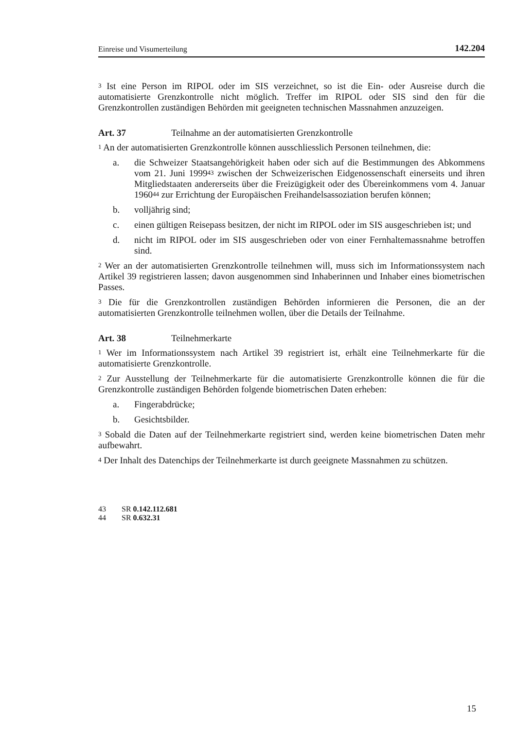Einreise und Visumerteilung 142.204
<sup>3</sup> Ist eine Person im RIPOL oder im SIS verzeichnet, so ist die Ein- oder Ausreise durch die automatisierte Grenzkontrolle nicht möglich. Treffer im RIPOL oder SIS sind den für die Grenzkontrollen zuständigen Behörden mit geeigneten technischen Massnahmen anzuzeigen.
Art. 37 Teilnahme an der automatisierten Grenzkontrolle
<sup>1</sup> An der automatisierten Grenzkontrolle können ausschliesslich Personen teilnehmen, die:
a. die Schweizer Staatsangehörigkeit haben oder sich auf die Bestimmungen des Abkommens vom 21. Juni 1999<sup>43</sup> zwischen der Schweizerischen Eidgenossenschaft einerseits und ihren Mitgliedstaaten andererseits über die Freizügigkeit oder des Übereinkommens vom 4. Januar 1960<sup>44</sup> zur Errichtung der Europäischen Freihandelsassoziation berufen können;
b. volljährig sind;
c. einen gültigen Reisepass besitzen, der nicht im RIPOL oder im SIS ausgeschrieben ist; und
d. nicht im RIPOL oder im SIS ausgeschrieben oder von einer Fernhaltemassnahme betroffen sind.
<sup>2</sup> Wer an der automatisierten Grenzkontrolle teilnehmen will, muss sich im Informationssystem nach Artikel 39 registrieren lassen; davon ausgenommen sind Inhaberinnen und Inhaber eines biometrischen Passes.
<sup>3</sup> Die für die Grenzkontrollen zuständigen Behörden informieren die Personen, die an der automatisierten Grenzkontrolle teilnehmen wollen, über die Details der Teilnahme.
Art. 38 Teilnehmerkarte
<sup>1</sup> Wer im Informationssystem nach Artikel 39 registriert ist, erhält eine Teilnehmerkarte für die automatisierte Grenzkontrolle.
<sup>2</sup> Zur Ausstellung der Teilnehmerkarte für die automatisierte Grenzkontrolle können die für die Grenzkontrolle zuständigen Behörden folgende biometrischen Daten erheben:
a. Fingerabdrücke;
b. Gesichtsbilder.
<sup>3</sup> Sobald die Daten auf der Teilnehmerkarte registriert sind, werden keine biometrischen Daten mehr aufbewahrt.
<sup>4</sup> Der Inhalt des Datenchips der Teilnehmerkarte ist durch geeignete Massnahmen zu schützen.
43 SR 0.142.112.681
44 SR 0.632.31
15